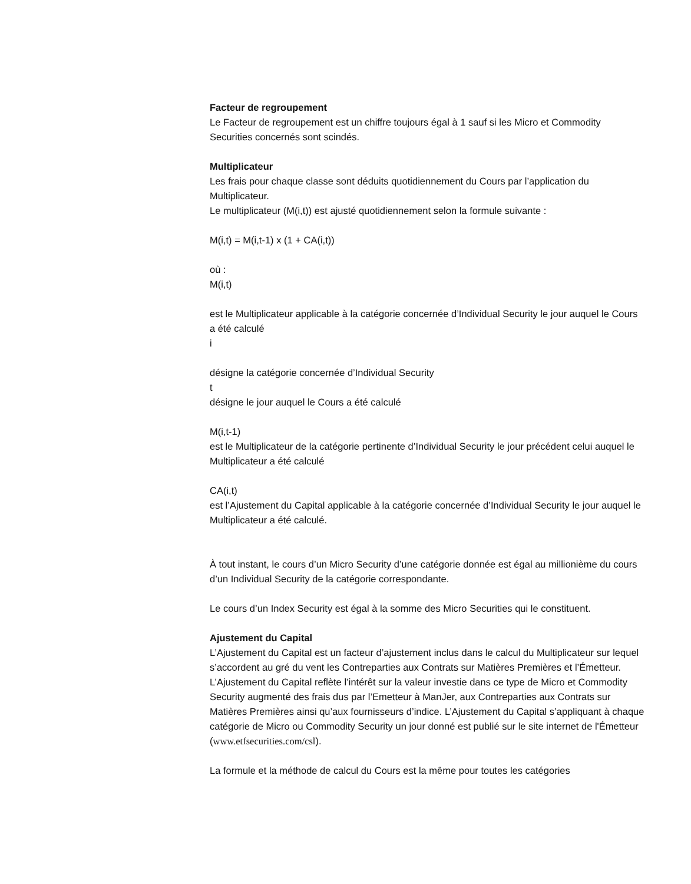Facteur de regroupement
Le Facteur de regroupement est un chiffre toujours égal à 1 sauf si les Micro et Commodity Securities concernés sont scindés.
Multiplicateur
Les frais pour chaque classe sont déduits quotidiennement du Cours par l’application du Multiplicateur.
Le multiplicateur (M(i,t)) est ajusté quotidiennement selon la formule suivante :
M(i,t) = M(i,t-1) x (1 + CA(i,t))
où :
M(i,t)
est le Multiplicateur applicable à la catégorie concernée d’Individual Security le jour auquel le Cours a été calculé
i
désigne la catégorie concernée d’Individual Security
t
désigne le jour auquel le Cours a été calculé
M(i,t-1)
est le Multiplicateur de la catégorie pertinente d’Individual Security le jour précédent celui auquel le Multiplicateur a été calculé
CA(i,t)
est l’Ajustement du Capital applicable à la catégorie concernée d’Individual Security le jour auquel le Multiplicateur a été calculé.
À tout instant, le cours d’un Micro Security d’une catégorie donnée est égal au millionième du cours d’un Individual Security de la catégorie correspondante.
Le cours d’un Index Security est égal à la somme des Micro Securities qui le constituent.
Ajustement du Capital
L’Ajustement du Capital est un facteur d’ajustement inclus dans le calcul du Multiplicateur sur lequel s’accordent au gré du vent les Contreparties aux Contrats sur Matières Premières et l’Émetteur. L’Ajustement du Capital reflète l’intérêt sur la valeur investie dans ce type de Micro et Commodity Security augmenté des frais dus par l’Emetteur à ManJer, aux Contreparties aux Contrats sur Matières Premières ainsi qu’aux fournisseurs d’indice. L’Ajustement du Capital s’appliquant à chaque catégorie de Micro ou Commodity Security un jour donné est publié sur le site internet de l'Émetteur (www.etfsecurities.com/csl).
La formule et la méthode de calcul du Cours est la même pour toutes les catégories